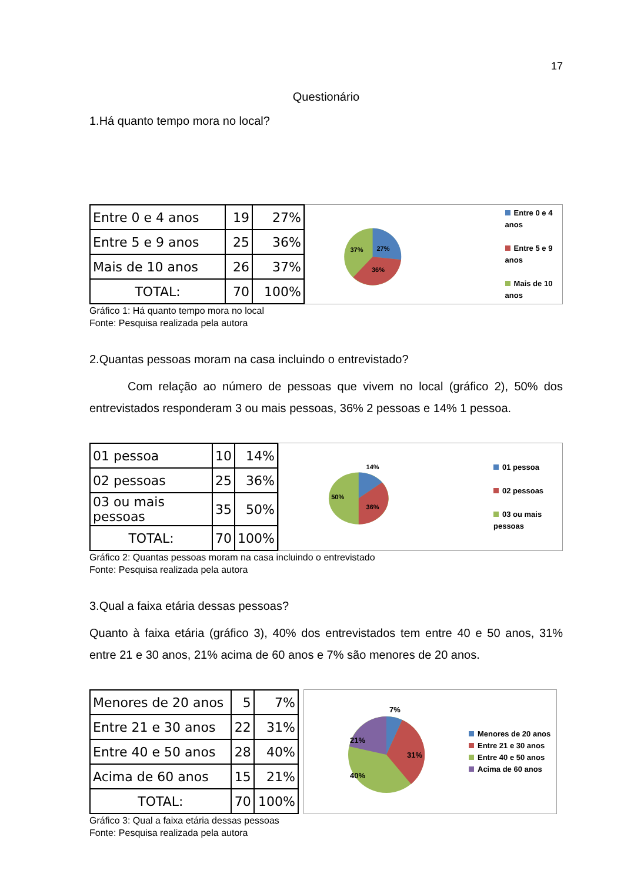17
Questionário
1.Há quanto tempo mora no local?
| Entre 0 e 4 anos | 19 | 27% |
| Entre 5 e 9 anos | 25 | 36% |
| Mais de 10 anos | 26 | 37% |
| TOTAL: | 70 | 100% |
37%
27%
36%
Entre 0 e 4 anos
Entre 5 e 9 anos
Mais de 10 anos
Gráfico 1: Há quanto tempo mora no local
Fonte: Pesquisa realizada pela autora
2.Quantas pessoas moram na casa incluindo o entrevistado?
Com relação ao número de pessoas que vivem no local (gráfico 2), 50% dos entrevistados responderam 3 ou mais pessoas, 36% 2 pessoas e 14% 1 pessoa.
| 01 pessoa | 10 | 14% |
| 02 pessoas | 25 | 36% |
| 03 ou mais pessoas | 35 | 50% |
| TOTAL: | 70 | 100% |
14%
50%
36%
01 pessoa
02 pessoas
03 ou mais pessoas
Gráfico 2: Quantas pessoas moram na casa incluindo o entrevistado
Fonte: Pesquisa realizada pela autora
3.Qual a faixa etária dessas pessoas?
Quanto à faixa etária (gráfico 3), 40% dos entrevistados tem entre 40 e 50 anos, 31% entre 21 e 30 anos, 21% acima de 60 anos e 7% são menores de 20 anos.
| Menores de 20 anos | 5 | 7% |
| Entre 21 e 30 anos | 22 | 31% |
| Entre 40 e 50 anos | 28 | 40% |
| Acima de 60 anos | 15 | 21% |
| TOTAL: | 70 | 100% |
7%
21%
31%
40%
Menores de 20 anos
Entre 21 e 30 anos
Entre 40 e 50 anos
Acima de 60 anos
Gráfico 3: Qual a faixa etária dessas pessoas
Fonte: Pesquisa realizada pela autora